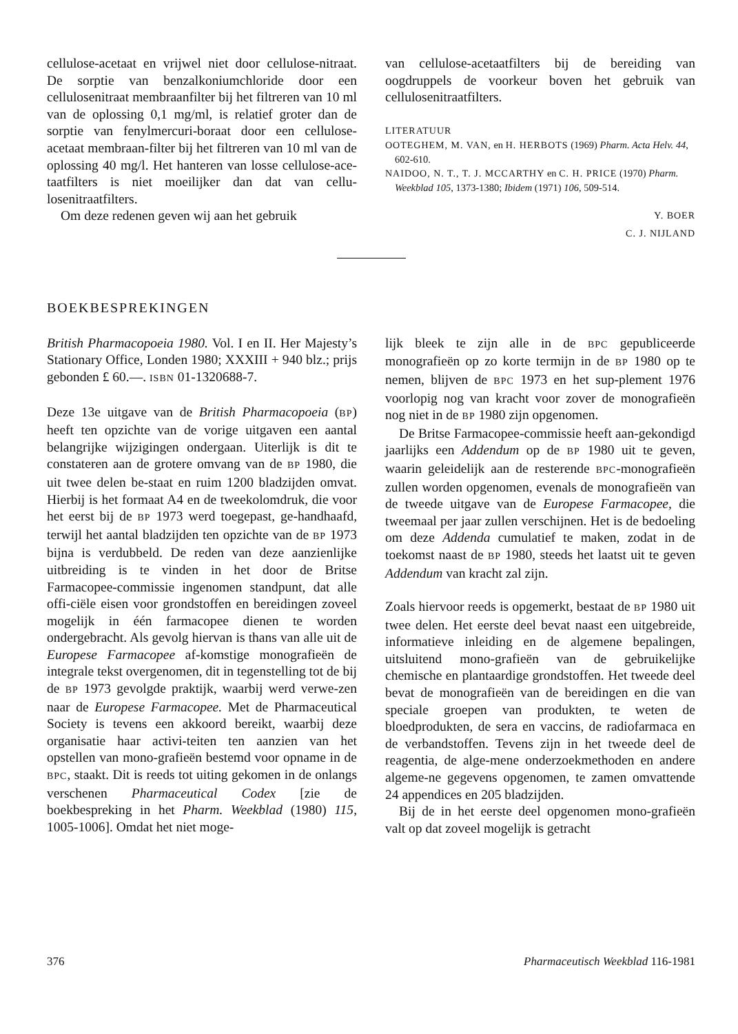cellulose-acetaat en vrijwel niet door cellulose-nitraat. De sorptie van benzalkoniumchloride door een cellulosenitraat membraanfilter bij het filtreren van 10 ml van de oplossing 0,1 mg/ml, is relatief groter dan de sorptie van fenylmercuri-boraat door een cellulose-acetaat membraan-filter bij het filtreren van 10 ml van de oplossing 40 mg/l. Het hanteren van losse cellulose-ace-taatfilters is niet moeilijker dan dat van cellu-losenitraatfilters.
Om deze redenen geven wij aan het gebruik
van cellulose-acetaatfilters bij de bereiding van oogdruppels de voorkeur boven het gebruik van cellulosenitraatfilters.
LITERATUUR
OOTEGHEM, M. VAN, en H. HERBOTS (1969) Pharm. Acta Helv. 44, 602-610.
NAIDOO, N. T., T. J. MCCARTHY en C. H. PRICE (1970) Pharm. Weekblad 105, 1373-1380; Ibidem (1971) 106, 509-514.
Y. BOER
C. J. NIJLAND
BOEKBESPREKINGEN
British Pharmacopoeia 1980. Vol. I en II. Her Majesty’s Stationary Office, Londen 1980; XXXIII + 940 blz.; prijs gebonden £ 60.—. ISBN 01-1320688-7.
Deze 13e uitgave van de British Pharmacopoeia (BP) heeft ten opzichte van de vorige uitgaven een aantal belangrijke wijzigingen ondergaan. Uiterlijk is dit te constateren aan de grotere omvang van de BP 1980, die uit twee delen be-staat en ruim 1200 bladzijden omvat. Hierbij is het formaat A4 en de tweekolomdruk, die voor het eerst bij de BP 1973 werd toegepast, ge-handhaafd, terwijl het aantal bladzijden ten opzichte van de BP 1973 bijna is verdubbeld. De reden van deze aanzienlijke uitbreiding is te vinden in het door de Britse Farmacopee-commissie ingenomen standpunt, dat alle offi-ciële eisen voor grondstoffen en bereidingen zoveel mogelijk in één farmacopee dienen te worden ondergebracht. Als gevolg hiervan is thans van alle uit de Europese Farmacopee af-komstige monografieën de integrale tekst overgenomen, dit in tegenstelling tot de bij de BP 1973 gevolgde praktijk, waarbij werd verwe-zen naar de Europese Farmacopee. Met de Pharmaceutical Society is tevens een akkoord bereikt, waarbij deze organisatie haar activi-teiten ten aanzien van het opstellen van mono-grafieën bestemd voor opname in de BPC, staakt. Dit is reeds tot uiting gekomen in de onlangs verschenen Pharmaceutical Codex [zie de boekbespreking in het Pharm. Weekblad (1980) 115, 1005-1006]. Omdat het niet moge-
lijk bleek te zijn alle in de BPC gepubliceerde monografieën op zo korte termijn in de BP 1980 op te nemen, blijven de BPC 1973 en het sup-plement 1976 voorlopig nog van kracht voor zover de monografieën nog niet in de BP 1980 zijn opgenomen.
De Britse Farmacopee-commissie heeft aan-gekondigd jaarlijks een Addendum op de BP 1980 uit te geven, waarin geleidelijk aan de resterende BPC-monografieën zullen worden opgenomen, evenals de monografieën van de tweede uitgave van de Europese Farmacopee, die tweemaal per jaar zullen verschijnen. Het is de bedoeling om deze Addenda cumulatief te maken, zodat in de toekomst naast de BP 1980, steeds het laatst uit te geven Addendum van kracht zal zijn.
Zoals hiervoor reeds is opgemerkt, bestaat de BP 1980 uit twee delen. Het eerste deel bevat naast een uitgebreide, informatieve inleiding en de algemene bepalingen, uitsluitend mono-grafieën van de gebruikelijke chemische en plantaardige grondstoffen. Het tweede deel bevat de monografieën van de bereidingen en die van speciale groepen van produkten, te weten de bloedprodukten, de sera en vaccins, de radiofarmaca en de verbandstoffen. Tevens zijn in het tweede deel de reagentia, de alge-mene onderzoekmethoden en andere algeme-ne gegevens opgenomen, te zamen omvattende 24 appendices en 205 bladzijden.
Bij de in het eerste deel opgenomen mono-grafieën valt op dat zoveel mogelijk is getracht
376 Pharmaceutisch Weekblad 116-1981